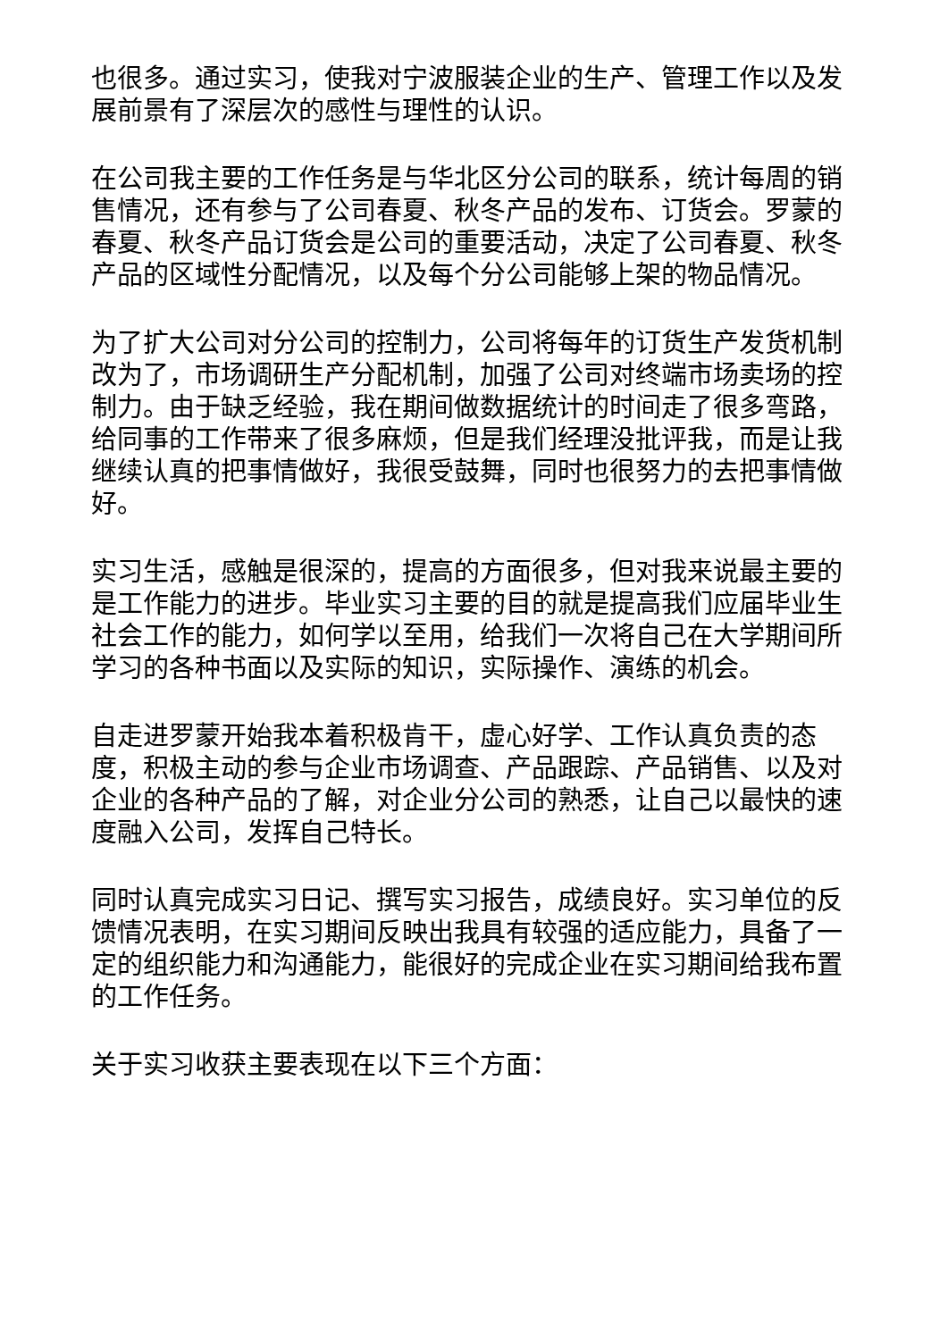也很多。通过实习，使我对宁波服装企业的生产、管理工作以及发展前景有了深层次的感性与理性的认识。
在公司我主要的工作任务是与华北区分公司的联系，统计每周的销售情况，还有参与了公司春夏、秋冬产品的发布、订货会。罗蒙的春夏、秋冬产品订货会是公司的重要活动，决定了公司春夏、秋冬产品的区域性分配情况，以及每个分公司能够上架的物品情况。
为了扩大公司对分公司的控制力，公司将每年的订货生产发货机制改为了，市场调研生产分配机制，加强了公司对终端市场卖场的控制力。由于缺乏经验，我在期间做数据统计的时间走了很多弯路，给同事的工作带来了很多麻烦，但是我们经理没批评我，而是让我继续认真的把事情做好，我很受鼓舞，同时也很努力的去把事情做好。
实习生活，感触是很深的，提高的方面很多，但对我来说最主要的是工作能力的进步。毕业实习主要的目的就是提高我们应届毕业生社会工作的能力，如何学以至用，给我们一次将自己在大学期间所学习的各种书面以及实际的知识，实际操作、演练的机会。
自走进罗蒙开始我本着积极肯干，虚心好学、工作认真负责的态度，积极主动的参与企业市场调查、产品跟踪、产品销售、以及对企业的各种产品的了解，对企业分公司的熟悉，让自己以最快的速度融入公司，发挥自己特长。
同时认真完成实习日记、撰写实习报告，成绩良好。实习单位的反馈情况表明，在实习期间反映出我具有较强的适应能力，具备了一定的组织能力和沟通能力，能很好的完成企业在实习期间给我布置的工作任务。
关于实习收获主要表现在以下三个方面：